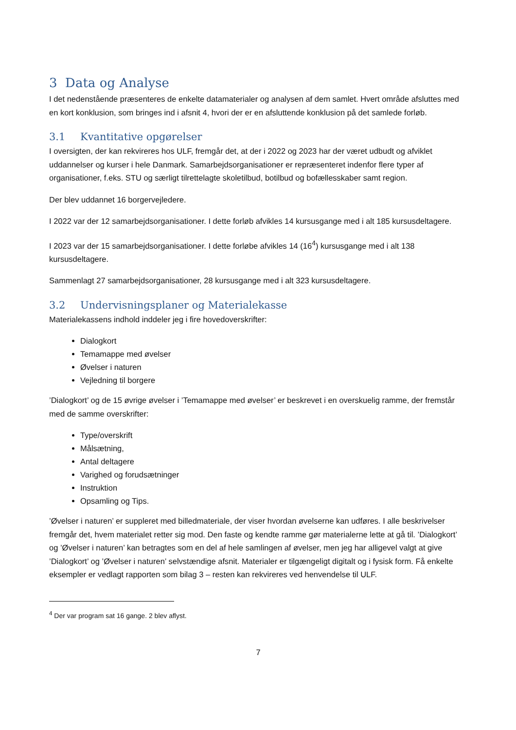3 Data og Analyse
I det nedenstående præsenteres de enkelte datamaterialer og analysen af dem samlet. Hvert område afsluttes med en kort konklusion, som bringes ind i afsnit 4, hvori der er en afsluttende konklusion på det samlede forløb.
3.1 Kvantitative opgørelser
I oversigten, der kan rekvireres hos ULF, fremgår det, at der i 2022 og 2023 har der været udbudt og afviklet uddannelser og kurser i hele Danmark. Samarbejdsorganisationer er repræsenteret indenfor flere typer af organisationer, f.eks. STU og særligt tilrettelagte skoletilbud, botilbud og bofællesskaber samt region.
Der blev uddannet 16 borgervejledere.
I 2022 var der 12 samarbejdsorganisationer. I dette forløb afvikles 14 kursusgange med i alt 185 kursusdeltagere.
I 2023 var der 15 samarbejdsorganisationer. I dette forløbe afvikles 14 (16<sup>4</sup>) kursusgange med i alt 138 kursusdeltagere.
Sammenlagt 27 samarbejdsorganisationer, 28 kursusgange med i alt 323 kursusdeltagere.
3.2 Undervisningsplaner og Materialekasse
Materialekassens indhold inddeler jeg i fire hovedoverskrifter:
Dialogkort
Temamappe med øvelser
Øvelser i naturen
Vejledning til borgere
’Dialogkort’ og de 15 øvrige øvelser i ’Temamappe med øvelser’ er beskrevet i en overskuelig ramme, der fremstår med de samme overskrifter:
Type/overskrift
Målsætning,
Antal deltagere
Varighed og forudsætninger
Instruktion
Opsamling og Tips.
’Øvelser i naturen’ er suppleret med billedmateriale, der viser hvordan øvelserne kan udføres. I alle beskrivelser fremgår det, hvem materialet retter sig mod. Den faste og kendte ramme gør materialerne lette at gå til. ’Dialogkort’ og ’Øvelser i naturen’ kan betragtes som en del af hele samlingen af øvelser, men jeg har alligevel valgt at give ’Dialogkort’ og ’Øvelser i naturen’ selvstændige afsnit. Materialer er tilgængeligt digitalt og i fysisk form. Få enkelte eksempler er vedlagt rapporten som bilag 3 – resten kan rekvireres ved henvendelse til ULF.
<sup>4</sup> Der var program sat 16 gange. 2 blev aflyst.
7